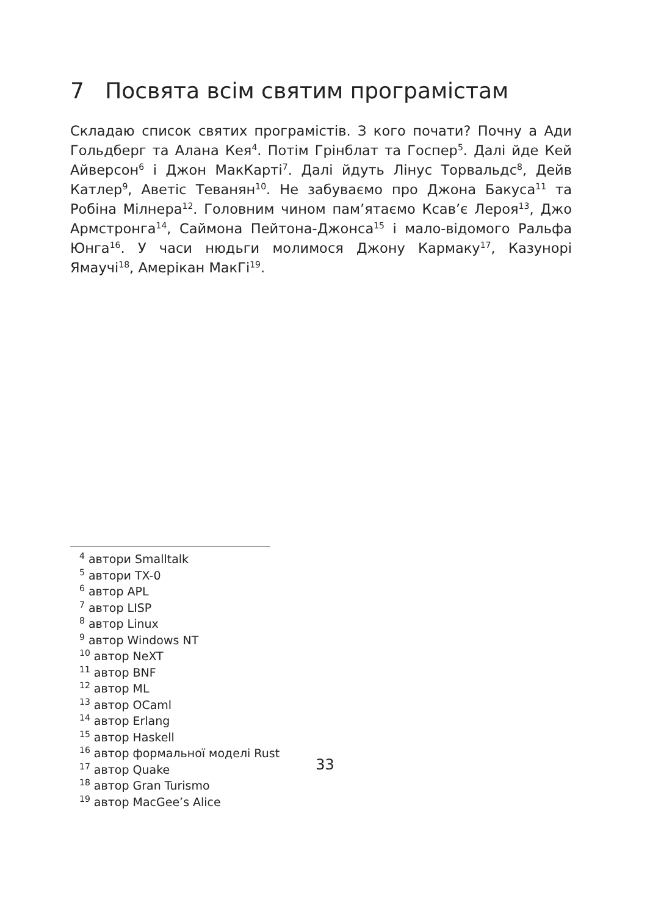7 Посвята всім святим програмістам
Складаю список святих програмістів. З кого почати? Почну а Ади Гольдберг та Алана Кея<sup>4</sup>. Потім Грінблат та Госпер<sup>5</sup>. Далі йде Кей Айверсон<sup>6</sup> і Джон МакКарті<sup>7</sup>. Далі йдуть Лінус Торвальдс<sup>8</sup>, Дейв Катлер<sup>9</sup>, Аветіс Теванян<sup>10</sup>. Не забуваємо про Джона Бакуса<sup>11</sup> та Робіна Мілнера<sup>12</sup>. Головним чином пам’ятаємо Ксав’є Лероя<sup>13</sup>, Джо Армстронга<sup>14</sup>, Саймона Пейтона-Джонса<sup>15</sup> і мало-відомого Ральфа Юнга<sup>16</sup>. У часи нюдьги молимося Джону Кармаку<sup>17</sup>, Казунорі Ямаучі<sup>18</sup>, Амерікан МакГі<sup>19</sup>.
<sup>4</sup> автори Smalltalk
<sup>5</sup> автори TX-0
<sup>6</sup> автор APL
<sup>7</sup> автор LISP
<sup>8</sup> автор Linux
<sup>9</sup> автор Windows NT
<sup>10</sup> автор NeXT
<sup>11</sup> автор BNF
<sup>12</sup> автор ML
<sup>13</sup> автор OCaml
<sup>14</sup> автор Erlang
<sup>15</sup> автор Haskell
<sup>16</sup> автор формальної моделі Rust
<sup>17</sup> автор Quake
<sup>18</sup> автор Gran Turismo
<sup>19</sup> автор MacGee’s Alice
33